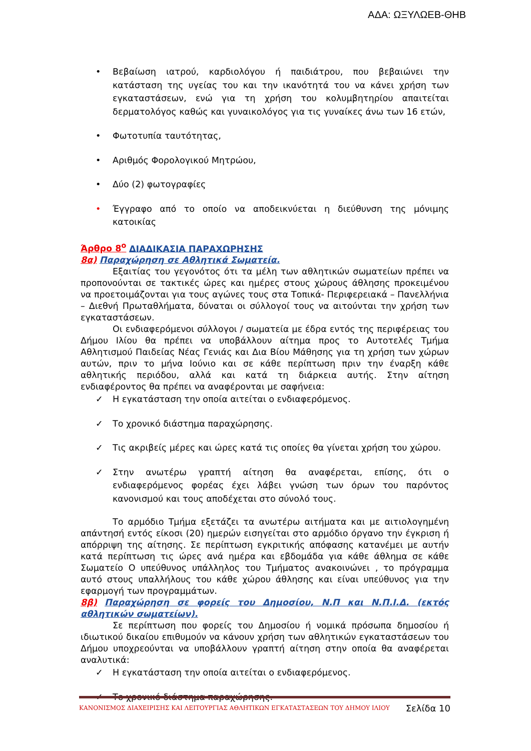ΑΔΑ: ΩΞΥΛΩΕΒ-ΘΗΒ
• Βεβαίωση ιατρού, καρδιολόγου ή παιδιάτρου, που βεβαιώνει την κατάσταση της υγείας του και την ικανότητά του να κάνει χρήση των εγκαταστάσεων, ενώ για τη χρήση του κολυμβητηρίου απαιτείται δερματολόγος καθώς και γυναικολόγος για τις γυναίκες άνω των 16 ετών,
• Φωτοτυπία ταυτότητας,
• Αριθμός Φορολογικού Μητρώου,
• Δύο (2) φωτογραφίες
• Έγγραφο από το οποίο να αποδεικνύεται η διεύθυνση της μόνιμης κατοικίας
Άρθρο 8<sup>ο</sup> ΔΙΑΔΙΚΑΣΙΑ ΠΑΡΑΧΩΡΗΣΗΣ
8α) Παραχώρηση σε Αθλητικά Σωματεία.
Εξαιτίας του γεγονότος ότι τα μέλη των αθλητικών σωματείων πρέπει να προπονούνται σε τακτικές ώρες και ημέρες στους χώρους άθλησης προκειμένου να προετοιμάζονται για τους αγώνες τους στα Τοπικά- Περιφερειακά – Πανελλήνια – Διεθνή Πρωταθλήματα, δύναται οι σύλλογοί τους να αιτούνται την χρήση των εγκαταστάσεων.
Οι ενδιαφερόμενοι σύλλογοι / σωματεία με έδρα εντός της περιφέρειας του Δήμου Ιλίου θα πρέπει να υποβάλλουν αίτημα προς το Αυτοτελές Τμήμα Αθλητισμού Παιδείας Νέας Γενιάς και Δια Βίου Μάθησης για τη χρήση των χώρων αυτών, πριν το μήνα Ιούνιο και σε κάθε περίπτωση πριν την έναρξη κάθε αθλητικής περιόδου, αλλά και κατά τη διάρκεια αυτής. Στην αίτηση ενδιαφέροντος θα πρέπει να αναφέρονται με σαφήνεια:
✓ Η εγκατάσταση την οποία αιτείται ο ενδιαφερόμενος.
✓ Το χρονικό διάστημα παραχώρησης.
✓ Τις ακριβείς μέρες και ώρες κατά τις οποίες θα γίνεται χρήση του χώρου.
✓ Στην ανωτέρω γραπτή αίτηση θα αναφέρεται, επίσης, ότι ο ενδιαφερόμενος φορέας έχει λάβει γνώση των όρων του παρόντος κανονισμού και τους αποδέχεται στο σύνολό τους.
Το αρμόδιο Τμήμα εξετάζει τα ανωτέρω αιτήματα και με αιτιολογημένη απάντησή εντός είκοσι (20) ημερών εισηγείται στο αρμόδιο όργανο την έγκριση ή απόρριψη της αίτησης. Σε περίπτωση εγκριτικής απόφασης κατανέμει με αυτήν κατά περίπτωση τις ώρες ανά ημέρα και εβδομάδα για κάθε άθλημα σε κάθε Σωματείο Ο υπεύθυνος υπάλληλος του Τμήματος ανακοινώνει , το πρόγραμμα αυτό στους υπαλλήλους του κάθε χώρου άθλησης και είναι υπεύθυνος για την εφαρμογή των προγραμμάτων.
8β) Παραχώρηση σε φορείς του Δημοσίου, Ν.Π και Ν.Π.Ι.Δ. (εκτός αθλητικών σωματείων).
Σε περίπτωση που φορείς του Δημοσίου ή νομικά πρόσωπα δημοσίου ή ιδιωτικού δικαίου επιθυμούν να κάνουν χρήση των αθλητικών εγκαταστάσεων του Δήμου υποχρεούνται να υποβάλλουν γραπτή αίτηση στην οποία θα αναφέρεται αναλυτικά:
✓ Η εγκατάσταση την οποία αιτείται ο ενδιαφερόμενος.
✓ Το χρονικό διάστημα παραχώρησης.
ΚΑΝΟΝΙΣΜΟΣ ΔΙΑΧΕΙΡΙΣΗΣ ΚΑΙ ΛΕΙΤΟΥΡΓΙΑΣ ΑΘΛΗΤΙΚΩΝ ΕΓΚΑΤΑΣΤΑΣΕΩΝ ΤΟΥ ΔΗΜΟΥ ΙΛΙΟΥ Σελίδα 10